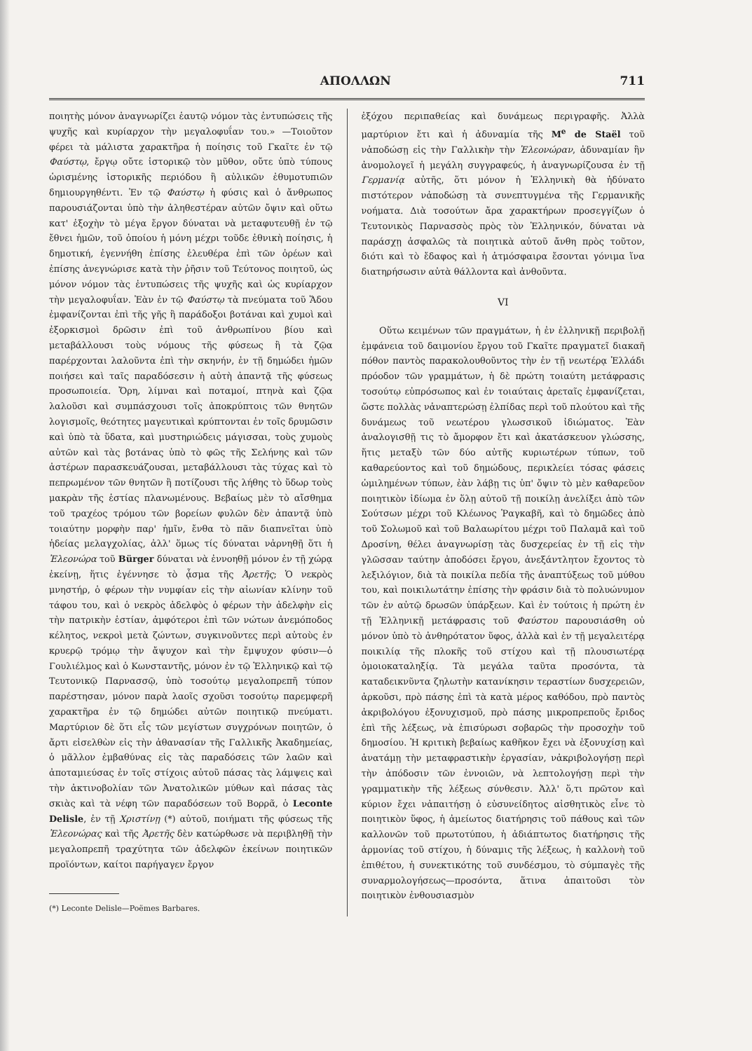ΑΠΟΛΛΩΝ 711
ποιητὴς μόνον ἀναγνωρίζει ἑαυτῷ νόμον τὰς ἐντυπώσεις τῆς ψυχῆς καὶ κυρίαρχον τὴν μεγαλοφυΐαν του.» —Τοιοῦτον φέρει τὰ μάλιστα χαρακτῆρα ἡ ποίησις τοῦ Γκαῖτε ἐν τῷ Φαύστῳ, ἔργῳ οὔτε ἱστορικῷ τὸν μῦθον, οὔτε ὑπὸ τύπους ὡρισμένης ἱστορικῆς περιόδου ἢ αὐλικῶν ἐθυμοτυπιῶν δημιουργηθέντι. Ἐν τῷ Φαύστῳ ἡ φύσις καὶ ὁ ἄνθρωπος παρουσιάζονται ὑπὸ τὴν ἀληθεστέραν αὐτῶν ὄψιν καὶ οὕτω κατ' ἐξοχὴν τὸ μέγα ἔργον δύναται νὰ μεταφυτευθῇ ἐν τῷ ἔθνει ἡμῶν, τοῦ ὁποίου ἡ μόνη μέχρι τοῦδε ἐθνικὴ ποίησις, ἡ δημοτική, ἐγεννήθη ἐπίσης ἐλευθέρα ἐπὶ τῶν ὀρέων καὶ ἐπίσης ἀνεγνώρισε κατὰ τὴν ῥῆσιν τοῦ Τεύτονος ποιητοῦ, ὡς μόνον νόμον τὰς ἐντυπώσεις τῆς ψυχῆς καὶ ὡς κυρίαρχον τὴν μεγαλοφυΐαν. Ἐὰν ἐν τῷ Φαύστῳ τὰ πνεύματα τοῦ Ἅδου ἐμφανίζονται ἐπὶ τῆς γῆς ἢ παράδοξοι βοτάναι καὶ χυμοὶ καὶ ἐξορκισμοὶ δρῶσιν ἐπὶ τοῦ ἀνθρωπίνου βίου καὶ μεταβάλλουσι τοὺς νόμους τῆς φύσεως ἢ τὰ ζῷα παρέρχονται λαλοῦντα ἐπὶ τὴν σκηνήν, ἐν τῇ δημώδει ἡμῶν ποιήσει καὶ ταῖς παραδόσεσιν ἡ αὐτὴ ἀπαντᾷ τῆς φύσεως προσωποιεία. Ὄρη, λίμναι καὶ ποταμοί, πτηνὰ καὶ ζῷα λαλοῦσι καὶ συμπάσχουσι τοῖς ἀποκρύπτοις τῶν θνητῶν λογισμοῖς, θεότητες μαγευτικαὶ κρύπτονται ἐν τοῖς δρυμῶσιν καὶ ὑπὸ τὰ ὕδατα, καὶ μυστηριώδεις μάγισσαι, τοὺς χυμοὺς αὐτῶν καὶ τὰς βοτάνας ὑπὸ τὸ φῶς τῆς Σελήνης καὶ τῶν ἀστέρων παρασκευάζουσαι, μεταβάλλουσι τὰς τύχας καὶ τὸ πεπρωμένον τῶν θνητῶν ἢ ποτίζουσι τῆς λήθης τὸ ὕδωρ τοὺς μακρὰν τῆς ἑστίας πλανωμένους. Βεβαίως μὲν τὸ αἴσθημα τοῦ τραχέος τρόμου τῶν βορείων φυλῶν δὲν ἀπαντᾷ ὑπὸ τοιαύτην μορφὴν παρ' ἡμῖν, ἔνθα τὸ πᾶν διαπνεῖται ὑπὸ ἡδείας μελαγχολίας, ἀλλ' ὅμως τίς δύναται νἀρνηθῇ ὅτι ἡ Ἐλεονώρα τοῦ Bürger δύναται νὰ ἐννοηθῇ μόνον ἐν τῇ χώρᾳ ἐκείνῃ, ἥτις ἐγέννησε τὸ ᾆσμα τῆς Ἀρετῆς; Ὁ νεκρὸς μνηστήρ, ὁ φέρων τὴν νυμφίαν εἰς τὴν αἰωνίαν κλίνην τοῦ τάφου του, καὶ ὁ νεκρὸς ἀδελφὸς ὁ φέρων τὴν ἀδελφὴν εἰς τὴν πατρικὴν ἑστίαν, ἀμφότεροι ἐπὶ τῶν νώτων ἀνεμόποδος κέλητος, νεκροὶ μετὰ ζώντων, συγκινοῦντες περὶ αὐτοὺς ἐν κρυερῷ τρόμῳ τὴν ἄψυχον καὶ τὴν ἔμψυχον φύσιν—ὁ Γουλιέλμος καὶ ὁ Κωνσταντῆς, μόνον ἐν τῷ Ἑλληνικῷ καὶ τῷ Τευτονικῷ Παρνασσῷ, ὑπὸ τοσούτῳ μεγαλοπρεπῆ τύπον παρέστησαν, μόνον παρὰ λαοῖς σχοῦσι τοσούτῳ παρεμφερῆ χαρακτῆρα ἐν τῷ δημώδει αὐτῶν ποιητικῷ πνεύματι. Μαρτύριον δὲ ὅτι εἷς τῶν μεγίστων συγχρόνων ποιητῶν, ὁ ἄρτι εἰσελθὼν εἰς τὴν ἀθανασίαν τῆς Γαλλικῆς Ἀκαδημείας, ὁ μᾶλλον ἐμβαθύνας εἰς τὰς παραδόσεις τῶν λαῶν καὶ ἀποταμιεύσας ἐν τοῖς στίχοις αὐτοῦ πάσας τὰς λάμψεις καὶ τὴν ἀκτινοβολίαν τῶν Ἀνατολικῶν μύθων καὶ πάσας τὰς σκιὰς καὶ τὰ νέφη τῶν παραδόσεων τοῦ Βορρᾶ, ὁ Leconte Delisle, ἐν τῇ Χριστίνῃ (*) αὐτοῦ, ποιήματι τῆς φύσεως τῆς Ἐλεονώρας καὶ τῆς Ἀρετῆς δὲν κατώρθωσε νὰ περιβληθῇ τὴν μεγαλοπρεπῆ τραχύτητα τῶν ἀδελφῶν ἐκείνων ποιητικῶν προϊόντων, καίτοι παρήγαγεν ἔργον
(*) Leconte Delisle—Poëmes Barbares.
ἐξόχου περιπαθείας καὶ δυνάμεως περιγραφῆς. Ἀλλὰ μαρτύριον ἔτι καὶ ἡ ἀδυναμία τῆς M<sup>e</sup> de Staël τοῦ νἀποδώσῃ εἰς τὴν Γαλλικὴν τὴν Ἐλεονώραν, ἀδυναμίαν ἣν ἀνομολογεῖ ἡ μεγάλη συγγραφεύς, ἡ ἀναγνωρίζουσα ἐν τῇ Γερμανίᾳ αὐτῆς, ὅτι μόνον ἡ Ἑλληνικὴ θὰ ἠδύνατο πιστότερον νἀποδώσῃ τὰ συνεπτυγμένα τῆς Γερμανικῆς νοήματα. Διὰ τοσούτων ἄρα χαρακτήρων προσεγγίζων ὁ Τευτονικὸς Παρνασσὸς πρὸς τὸν Ἑλληνικόν, δύναται νὰ παράσχῃ ἀσφαλῶς τὰ ποιητικὰ αὐτοῦ ἄνθη πρὸς τοῦτον, διότι καὶ τὸ ἔδαφος καὶ ἡ ἀτμόσφαιρα ἔσονται γόνιμα ἵνα διατηρήσωσιν αὐτὰ θάλλοντα καὶ ἀνθοῦντα.
VI
Οὕτω κειμένων τῶν πραγμάτων, ἡ ἐν ἑλληνικῇ περιβολῇ ἐμφάνεια τοῦ δαιμονίου ἔργου τοῦ Γκαῖτε πραγματεῖ διακαῆ πόθον παντὸς παρακολουθοῦντος τὴν ἐν τῇ νεωτέρᾳ Ἑλλάδι πρόοδον τῶν γραμμάτων, ἡ δὲ πρώτη τοιαύτη μετάφρασις τοσούτῳ εὐπρόσωπος καὶ ἐν τοιαύταις ἀρεταῖς ἐμφανίζεται, ὥστε πολλὰς νἀναπτερώσῃ ἐλπίδας περὶ τοῦ πλούτου καὶ τῆς δυνάμεως τοῦ νεωτέρου γλωσσικοῦ ἰδιώματος. Ἐὰν ἀναλογισθῇ τις τὸ ἄμορφον ἔτι καὶ ἀκατάσκευον γλώσσης, ἥτις μεταξὺ τῶν δύο αὐτῆς κυριωτέρων τύπων, τοῦ καθαρεύοντος καὶ τοῦ δημώδους, περικλείει τόσας φάσεις ὡμιλημένων τύπων, ἐὰν λάβῃ τις ὑπ' ὄψιν τὸ μὲν καθαρεῦον ποιητικὸν ἰδίωμα ἐν ὅλῃ αὐτοῦ τῇ ποικίλῃ ἀνελίξει ἀπὸ τῶν Σούτσων μέχρι τοῦ Κλέωνος Ῥαγκαβῆ, καὶ τὸ δημῶδες ἀπὸ τοῦ Σολωμοῦ καὶ τοῦ Βαλαωρίτου μέχρι τοῦ Παλαμᾶ καὶ τοῦ Δροσίνη, θέλει ἀναγνωρίσῃ τὰς δυσχερείας ἐν τῇ εἰς τὴν γλῶσσαν ταύτην ἀποδόσει ἔργου, ἀνεξάντλητον ἔχοντος τὸ λεξιλόγιον, διὰ τὰ ποικίλα πεδία τῆς ἀναπτύξεως τοῦ μύθου του, καὶ ποικιλωτάτην ἐπίσης τὴν φράσιν διὰ τὸ πολυώνυμον τῶν ἐν αὐτῷ δρωσῶν ὑπάρξεων. Καὶ ἐν τούτοις ἡ πρώτη ἐν τῇ Ἑλληνικῇ μετάφρασις τοῦ Φαύστου παρουσιάσθη οὐ μόνον ὑπὸ τὸ ἀνθηρότατον ὕφος, ἀλλὰ καὶ ἐν τῇ μεγαλειτέρᾳ ποικιλίᾳ τῆς πλοκῆς τοῦ στίχου καὶ τῇ πλουσιωτέρᾳ ὁμοιοκαταληξίᾳ. Τὰ μεγάλα ταῦτα προσόντα, τὰ καταδεικνῦντα ζηλωτὴν κατανίκησιν τεραστίων δυσχερειῶν, ἀρκοῦσι, πρὸ πάσης ἐπὶ τὰ κατὰ μέρος καθόδου, πρὸ παντὸς ἀκριβολόγου ἐξονυχισμοῦ, πρὸ πάσης μικροπρεποῦς ἔριδος ἐπὶ τῆς λέξεως, νὰ ἐπισύρωσι σοβαρῶς τὴν προσοχὴν τοῦ δημοσίου. Ἡ κριτικὴ βεβαίως καθῆκον ἔχει νὰ ἐξονυχίσῃ καὶ ἀνατάμῃ τὴν μεταφραστικὴν ἐργασίαν, νἀκριβολογήσῃ περὶ τὴν ἀπόδοσιν τῶν ἐννοιῶν, νὰ λεπτολογήσῃ περὶ τὴν γραμματικὴν τῆς λέξεως σύνθεσιν. Ἀλλ' ὅ,τι πρῶτον καὶ κύριον ἔχει νἀπαιτήσῃ ὁ εὐσυνείδητος αἰσθητικὸς εἶνε τὸ ποιητικὸν ὕφος, ἡ ἀμείωτος διατήρησις τοῦ πάθους καὶ τῶν καλλονῶν τοῦ πρωτοτύπου, ἡ ἀδιάπτωτος διατήρησις τῆς ἁρμονίας τοῦ στίχου, ἡ δύναμις τῆς λέξεως, ἡ καλλονὴ τοῦ ἐπιθέτου, ἡ συνεκτικότης τοῦ συνδέσμου, τὸ σύμπαγὲς τῆς συναρμολογήσεως—προσόντα, ἅτινα ἀπαιτοῦσι τὸν ποιητικὸν ἐνθουσιασμὸν